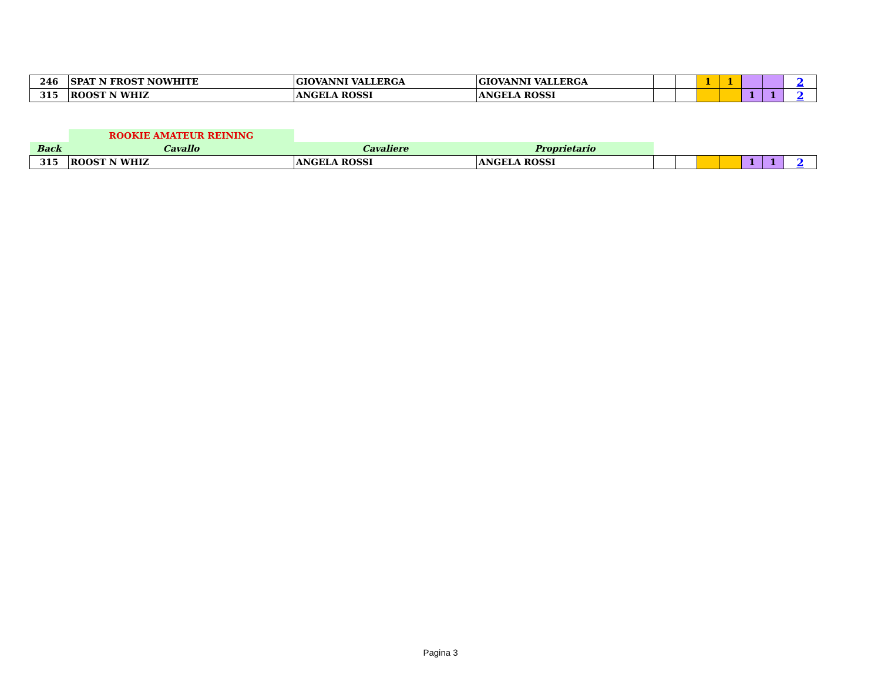| 246 | SPAT N FROST NOWHITE | GIOVANNI VALLERGA | GIOVANNI VALLERGA | | | 1 | 1 | | | 2 |
| 315 | ROOST N WHIZ | ANGELA ROSSI | ANGELA ROSSI | | | | | 1 | 1 | 2 |
| | ROOKIE AMATEUR REINING | | | | | | | | | |
| Back | Cavallo | Cavaliere | Proprietario | | | | | | | |
| 315 | ROOST N WHIZ | ANGELA ROSSI | ANGELA ROSSI | | | | | 1 | 1 | 2 |
Pagina 3